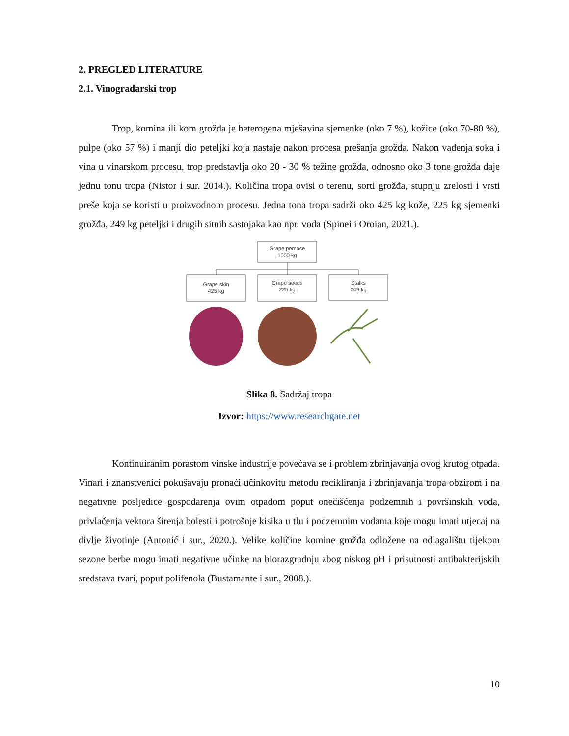2. PREGLED LITERATURE
2.1. Vinogradarski trop
Trop, komina ili kom grožđa je heterogena mješavina sjemenke (oko 7 %), kožice (oko 70-80 %), pulpe (oko 57 %) i manji dio peteljki koja nastaje nakon procesa prešanja grožđa. Nakon vađenja soka i vina u vinarskom procesu, trop predstavlja oko 20 - 30 % težine grožđa, odnosno oko 3 tone grožđa daje jednu tonu tropa (Nistor i sur. 2014.). Količina tropa ovisi o terenu, sorti grožđa, stupnju zrelosti i vrsti preše koja se koristi u proizvodnom procesu. Jedna tona tropa sadrži oko 425 kg kože, 225 kg sjemenki grožđa, 249 kg peteljki i drugih sitnih sastojaka kao npr. voda (Spinei i Oroian, 2021.).
Grape pomace
1000 kg
Grape skin
425 kg
Grape seeds
225 kg
Stalks
249 kg
Slika 8. Sadržaj tropa
Izvor: https://www.researchgate.net
Kontinuiranim porastom vinske industrije povećava se i problem zbrinjavanja ovog krutog otpada. Vinari i znanstvenici pokušavaju pronaći učinkovitu metodu recikliranja i zbrinjavanja tropa obzirom i na negativne posljedice gospodarenja ovim otpadom poput onečišćenja podzemnih i površinskih voda, privlačenja vektora širenja bolesti i potrošnje kisika u tlu i podzemnim vodama koje mogu imati utjecaj na divlje životinje (Antonić i sur., 2020.). Velike količine komine grožđa odložene na odlagalištu tijekom sezone berbe mogu imati negativne učinke na biorazgradnju zbog niskog pH i prisutnosti antibakterijskih sredstava tvari, poput polifenola (Bustamante i sur., 2008.).
10